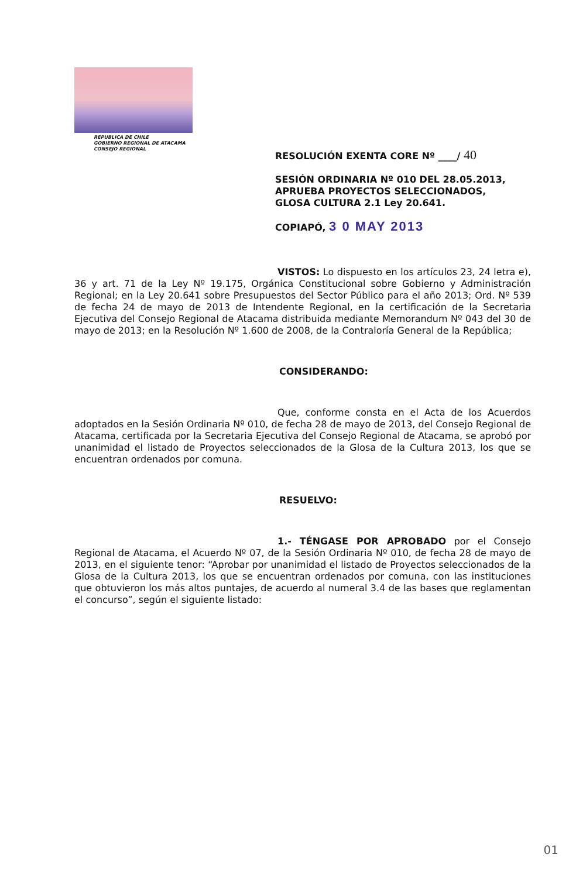REPUBLICA DE CHILE
GOBIERNO REGIONAL DE ATACAMA
CONSEJO REGIONAL
RESOLUCIÓN EXENTA CORE Nº ____/ 40
SESIÓN ORDINARIA Nº 010 DEL 28.05.2013, APRUEBA PROYECTOS SELECCIONADOS, GLOSA CULTURA 2.1 Ley 20.641.
COPIAPÓ, 3 0 MAY 2013
VISTOS: Lo dispuesto en los artículos 23, 24 letra e), 36 y art. 71 de la Ley Nº 19.175, Orgánica Constitucional sobre Gobierno y Administración Regional; en la Ley 20.641 sobre Presupuestos del Sector Público para el año 2013; Ord. Nº 539 de fecha 24 de mayo de 2013 de Intendente Regional, en la certificación de la Secretaria Ejecutiva del Consejo Regional de Atacama distribuida mediante Memorandum Nº 043 del 30 de mayo de 2013; en la Resolución Nº 1.600 de 2008, de la Contraloría General de la República;
CONSIDERANDO:
Que, conforme consta en el Acta de los Acuerdos adoptados en la Sesión Ordinaria Nº 010, de fecha 28 de mayo de 2013, del Consejo Regional de Atacama, certificada por la Secretaria Ejecutiva del Consejo Regional de Atacama, se aprobó por unanimidad el listado de Proyectos seleccionados de la Glosa de la Cultura 2013, los que se encuentran ordenados por comuna.
RESUELVO:
1.- TÉNGASE POR APROBADO por el Consejo Regional de Atacama, el Acuerdo Nº 07, de la Sesión Ordinaria Nº 010, de fecha 28 de mayo de 2013, en el siguiente tenor: “Aprobar por unanimidad el listado de Proyectos seleccionados de la Glosa de la Cultura 2013, los que se encuentran ordenados por comuna, con las instituciones que obtuvieron los más altos puntajes, de acuerdo al numeral 3.4 de las bases que reglamentan el concurso”, según el siguiente listado:
01